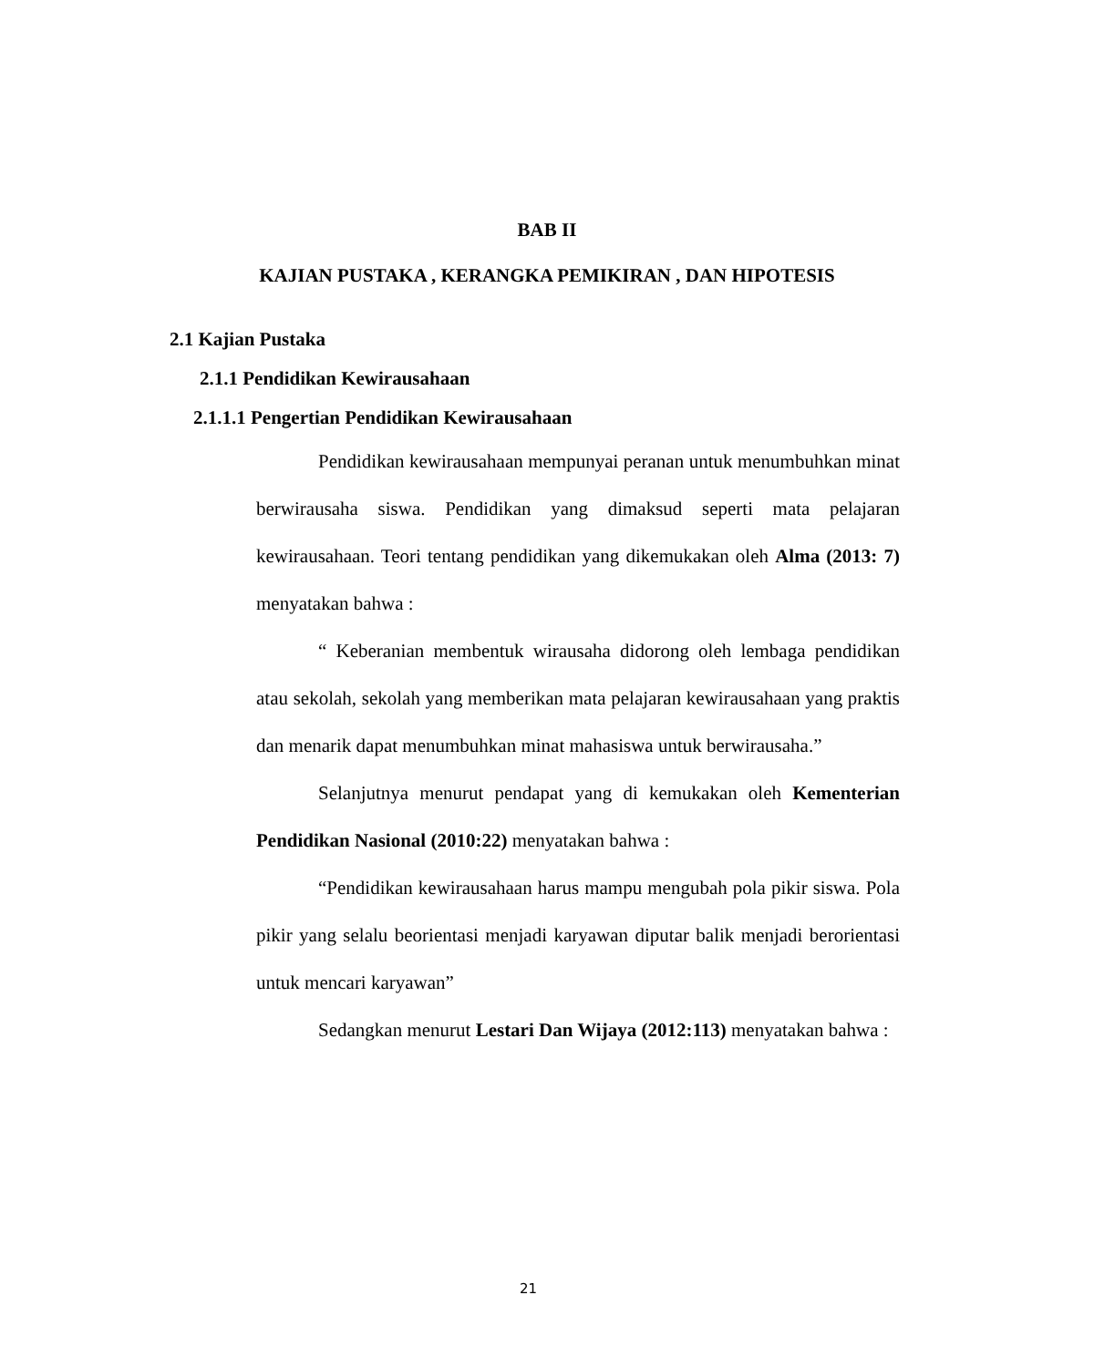BAB II
KAJIAN PUSTAKA , KERANGKA PEMIKIRAN , DAN HIPOTESIS
2.1 Kajian Pustaka
2.1.1 Pendidikan Kewirausahaan
2.1.1.1 Pengertian Pendidikan Kewirausahaan
Pendidikan kewirausahaan mempunyai peranan untuk menumbuhkan minat berwirausaha siswa. Pendidikan yang dimaksud seperti mata pelajaran kewirausahaan. Teori tentang pendidikan yang dikemukakan oleh Alma (2013: 7) menyatakan bahwa :
“ Keberanian membentuk wirausaha didorong oleh lembaga pendidikan atau sekolah, sekolah yang memberikan mata pelajaran kewirausahaan yang praktis dan menarik dapat menumbuhkan minat mahasiswa untuk berwirausaha.”
Selanjutnya menurut pendapat yang di kemukakan oleh Kementerian Pendidikan Nasional (2010:22) menyatakan bahwa :
“Pendidikan kewirausahaan harus mampu mengubah pola pikir siswa. Pola pikir yang selalu beorientasi menjadi karyawan diputar balik menjadi berorientasi untuk mencari karyawan”
Sedangkan menurut Lestari Dan Wijaya (2012:113) menyatakan bahwa :
21